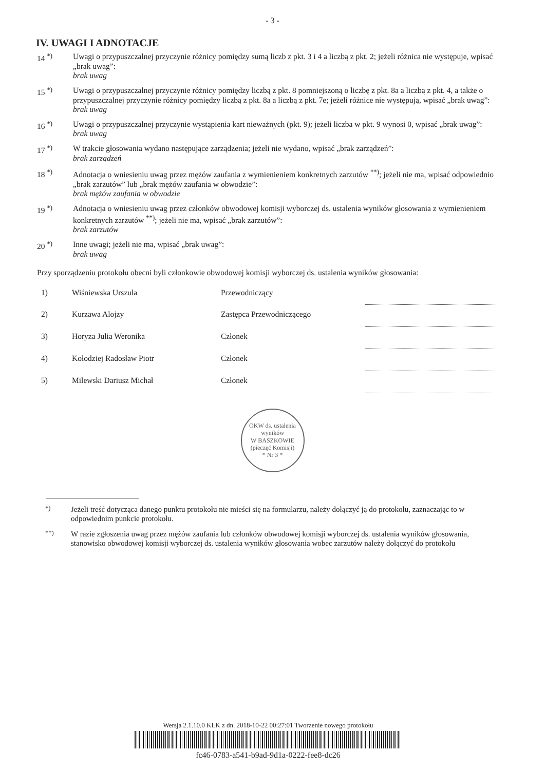- 3 -
IV. UWAGI I ADNOTACJE
14 <sup>*)</sup> Uwagi o przypuszczalnej przyczynie różnicy pomiędzy sumą liczb z pkt. 3 i 4 a liczbą z pkt. 2; jeżeli różnica nie występuje, wpisać „brak uwag”:
brak uwag
15 <sup>*)</sup> Uwagi o przypuszczalnej przyczynie różnicy pomiędzy liczbą z pkt. 8 pomniejszoną o liczbę z pkt. 8a a liczbą z pkt. 4, a także o przypuszczalnej przyczynie różnicy pomiędzy liczbą z pkt. 8a a liczbą z pkt. 7e; jeżeli różnice nie występują, wpisać „brak uwag”:
brak uwag
16 <sup>*)</sup> Uwagi o przypuszczalnej przyczynie wystąpienia kart nieważnych (pkt. 9); jeżeli liczba w pkt. 9 wynosi 0, wpisać „brak uwag”:
brak uwag
17 <sup>*)</sup> W trakcie głosowania wydano następujące zarządzenia; jeżeli nie wydano, wpisać „brak zarządzeń”:
brak zarządzeń
18 <sup>*)</sup> Adnotacja o wniesieniu uwag przez mężów zaufania z wymienieniem konkretnych zarzutów <sup>**)</sup>; jeżeli nie ma, wpisać odpowiednio „brak zarzutów” lub „brak mężów zaufania w obwodzie”:
brak mężów zaufania w obwodzie
19 <sup>*)</sup> Adnotacja o wniesieniu uwag przez członków obwodowej komisji wyborczej ds. ustalenia wyników głosowania z wymienieniem konkretnych zarzutów <sup>**)</sup>; jeżeli nie ma, wpisać „brak zarzutów”:
brak zarzutów
20 <sup>*)</sup> Inne uwagi; jeżeli nie ma, wpisać „brak uwag”:
brak uwag
Przy sporządzeniu protokołu obecni byli członkowie obwodowej komisji wyborczej ds. ustalenia wyników głosowania:
| 1) | Wiśniewska Urszula | Przewodniczący | |
| 2) | Kurzawa Alojzy | Zastępca Przewodniczącego | |
| 3) | Horyza Julia Weronika | Członek | |
| 4) | Kołodziej Radosław Piotr | Członek | |
| 5) | Milewski Dariusz Michał | Członek | |
OKW ds. ustalenia wyników
W BASZKOWIE
(pieczęć Komisji)
* Nr 3 *
<sup>*)</sup> Jeżeli treść dotycząca danego punktu protokołu nie mieści się na formularzu, należy dołączyć ją do protokołu, zaznaczając to w odpowiednim punkcie protokołu.
<sup>**)</sup> W razie zgłoszenia uwag przez mężów zaufania lub członków obwodowej komisji wyborczej ds. ustalenia wyników głosowania, stanowisko obwodowej komisji wyborczej ds. ustalenia wyników głosowania wobec zarzutów należy dołączyć do protokołu
Wersja 2.1.10.0 KLK z dn. 2018-10-22 00:27:01 Tworzenie nowego protokołu
fc46-0783-a541-b9ad-9d1a-0222-fee8-dc26